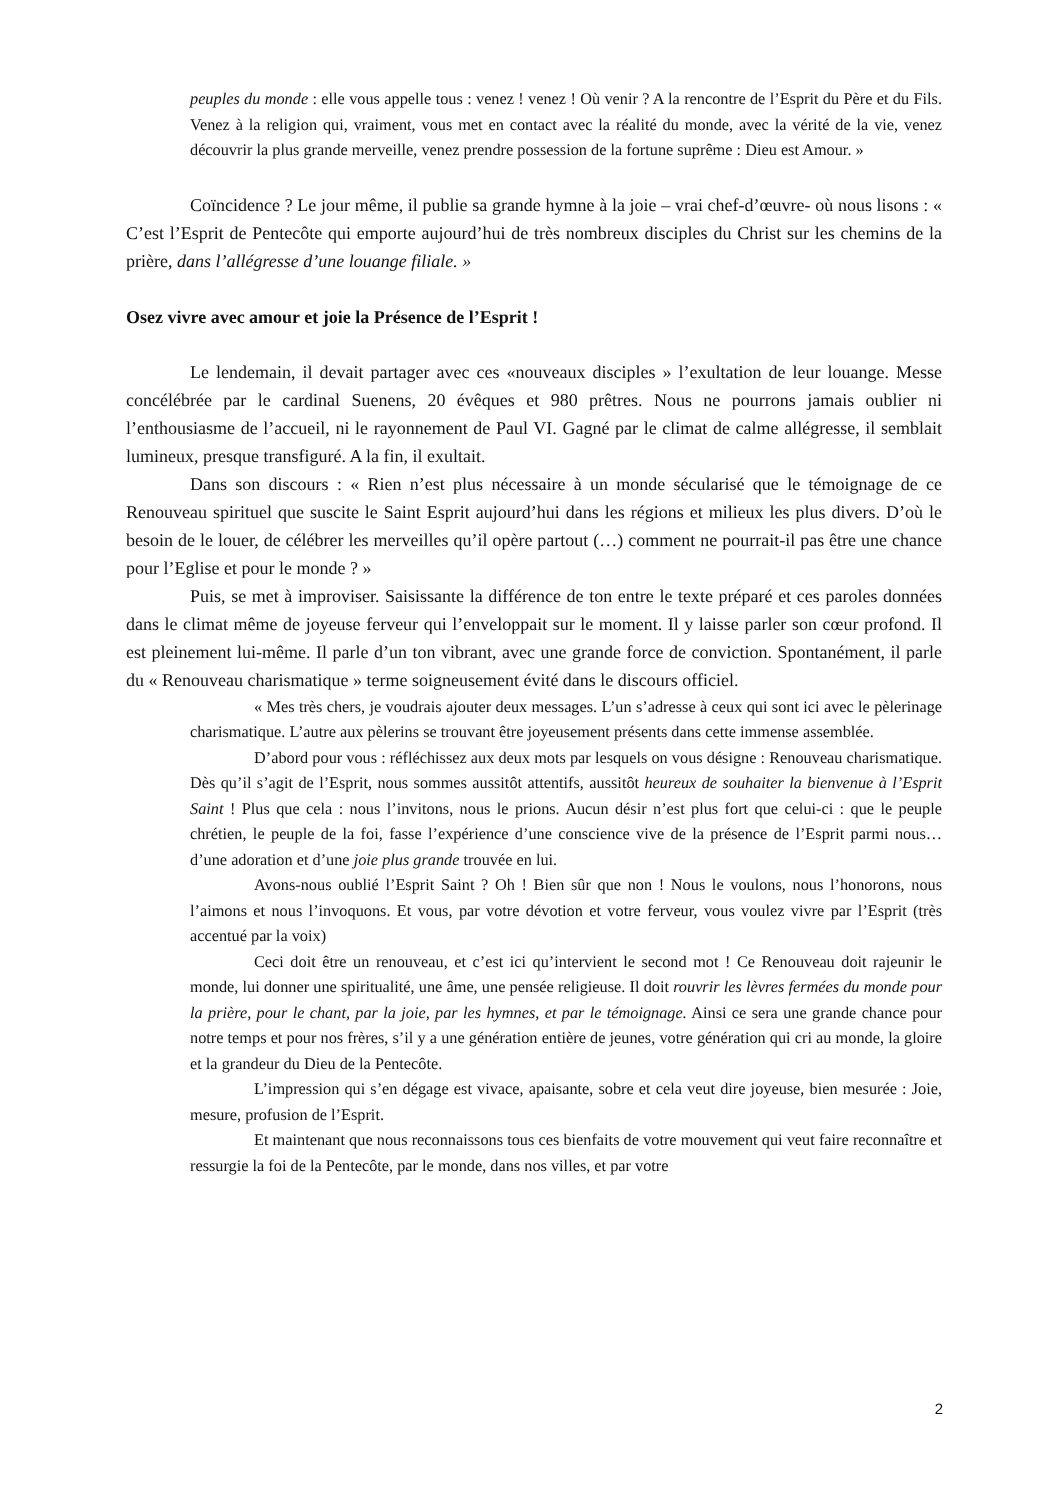peuples du monde : elle vous appelle tous : venez ! venez ! Où venir ? A la rencontre de l’Esprit du Père et du Fils. Venez à la religion qui, vraiment, vous met en contact avec la réalité du monde, avec la vérité de la vie, venez découvrir la plus grande merveille, venez prendre possession de la fortune suprême : Dieu est Amour. »
Coïncidence ? Le jour même, il publie sa grande hymne à la joie – vrai chef-d’œuvre- où nous lisons : « C’est l’Esprit de Pentecôte qui emporte aujourd’hui de très nombreux disciples du Christ sur les chemins de la prière, dans l’allégresse d’une louange filiale. »
Osez vivre avec amour et joie la Présence de l’Esprit !
Le lendemain, il devait partager avec ces «nouveaux disciples » l’exultation de leur louange. Messe concélébrée par le cardinal Suenens, 20 évêques et 980 prêtres. Nous ne pourrons jamais oublier ni l’enthousiasme de l’accueil, ni le rayonnement de Paul VI. Gagné par le climat de calme allégresse, il semblait lumineux, presque transfiguré. A la fin, il exultait.
Dans son discours : « Rien n’est plus nécessaire à un monde sécularisé que le témoignage de ce Renouveau spirituel que suscite le Saint Esprit aujourd’hui dans les régions et milieux les plus divers. D’où le besoin de le louer, de célébrer les merveilles qu’il opère partout (…) comment ne pourrait-il pas être une chance pour l’Eglise et pour le monde ? »
Puis, se met à improviser. Saisissante la différence de ton entre le texte préparé et ces paroles données dans le climat même de joyeuse ferveur qui l’enveloppait sur le moment. Il y laisse parler son cœur profond. Il est pleinement lui-même. Il parle d’un ton vibrant, avec une grande force de conviction. Spontanément, il parle du « Renouveau charismatique » terme soigneusement évité dans le discours officiel.
« Mes très chers, je voudrais ajouter deux messages. L’un s’adresse à ceux qui sont ici avec le pèlerinage charismatique. L’autre aux pèlerins se trouvant être joyeusement présents dans cette immense assemblée.
D’abord pour vous : réfléchissez aux deux mots par lesquels on vous désigne : Renouveau charismatique. Dès qu’il s’agit de l’Esprit, nous sommes aussitôt attentifs, aussitôt heureux de souhaiter la bienvenue à l’Esprit Saint ! Plus que cela : nous l’invitons, nous le prions. Aucun désir n’est plus fort que celui-ci : que le peuple chrétien, le peuple de la foi, fasse l’expérience d’une conscience vive de la présence de l’Esprit parmi nous… d’une adoration et d’une joie plus grande trouvée en lui.
Avons-nous oublié l’Esprit Saint ? Oh ! Bien sûr que non ! Nous le voulons, nous l’honorons, nous l’aimons et nous l’invoquons. Et vous, par votre dévotion et votre ferveur, vous voulez vivre par l’Esprit (très accentué par la voix)
Ceci doit être un renouveau, et c’est ici qu’intervient le second mot ! Ce Renouveau doit rajeunir le monde, lui donner une spiritualité, une âme, une pensée religieuse. Il doit rouvrir les lèvres fermées du monde pour la prière, pour le chant, par la joie, par les hymnes, et par le témoignage. Ainsi ce sera une grande chance pour notre temps et pour nos frères, s’il y a une génération entière de jeunes, votre génération qui cri au monde, la gloire et la grandeur du Dieu de la Pentecôte.
L’impression qui s’en dégage est vivace, apaisante, sobre et cela veut dire joyeuse, bien mesurée : Joie, mesure, profusion de l’Esprit.
Et maintenant que nous reconnaissons tous ces bienfaits de votre mouvement qui veut faire reconnaître et ressurgie la foi de la Pentecôte, par le monde, dans nos villes, et par votre
2